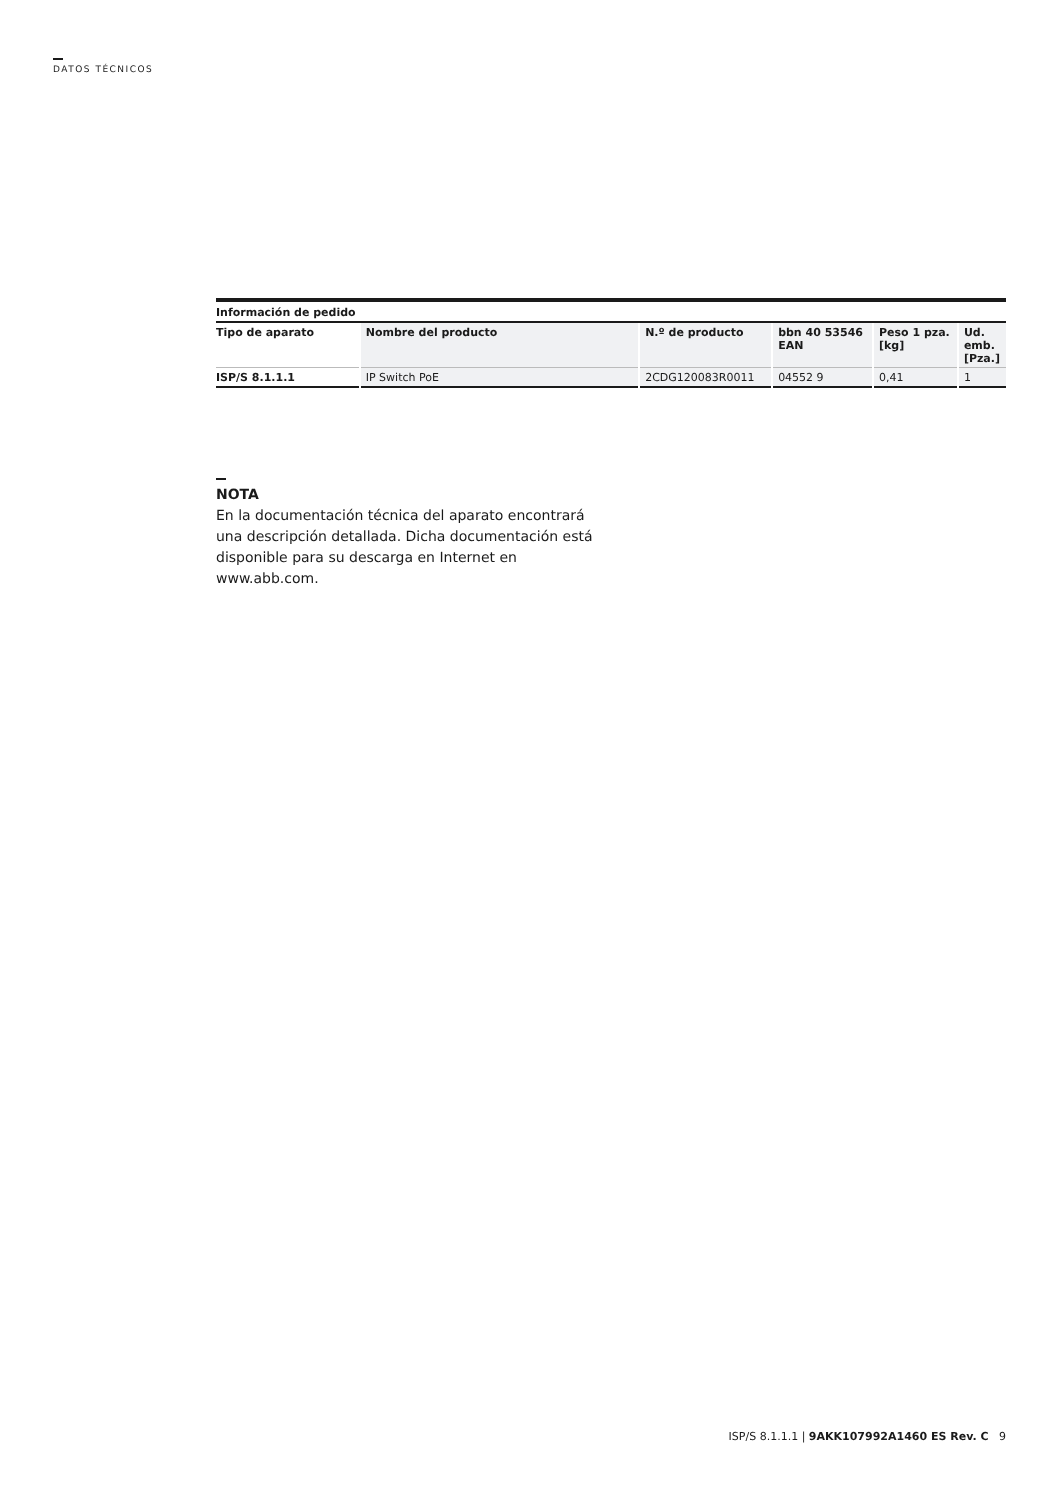DATOS TÉCNICOS
| Información de pedido | | | | | |
| --- | --- | --- | --- | --- | --- |
| Tipo de aparato | Nombre del producto | N.º de producto | bbn 40 53546 EAN | Peso 1 pza. [kg] | Ud. emb. [Pza.] |
| ISP/S 8.1.1.1 | IP Switch PoE | 2CDG120083R0011 | 04552 9 | 0,41 | 1 |
NOTA
En la documentación técnica del aparato encontrará una descripción detallada. Dicha documentación está disponible para su descarga en Internet en www.abb.com.
ISP/S 8.1.1.1 | 9AKK107992A1460 ES Rev. C 9